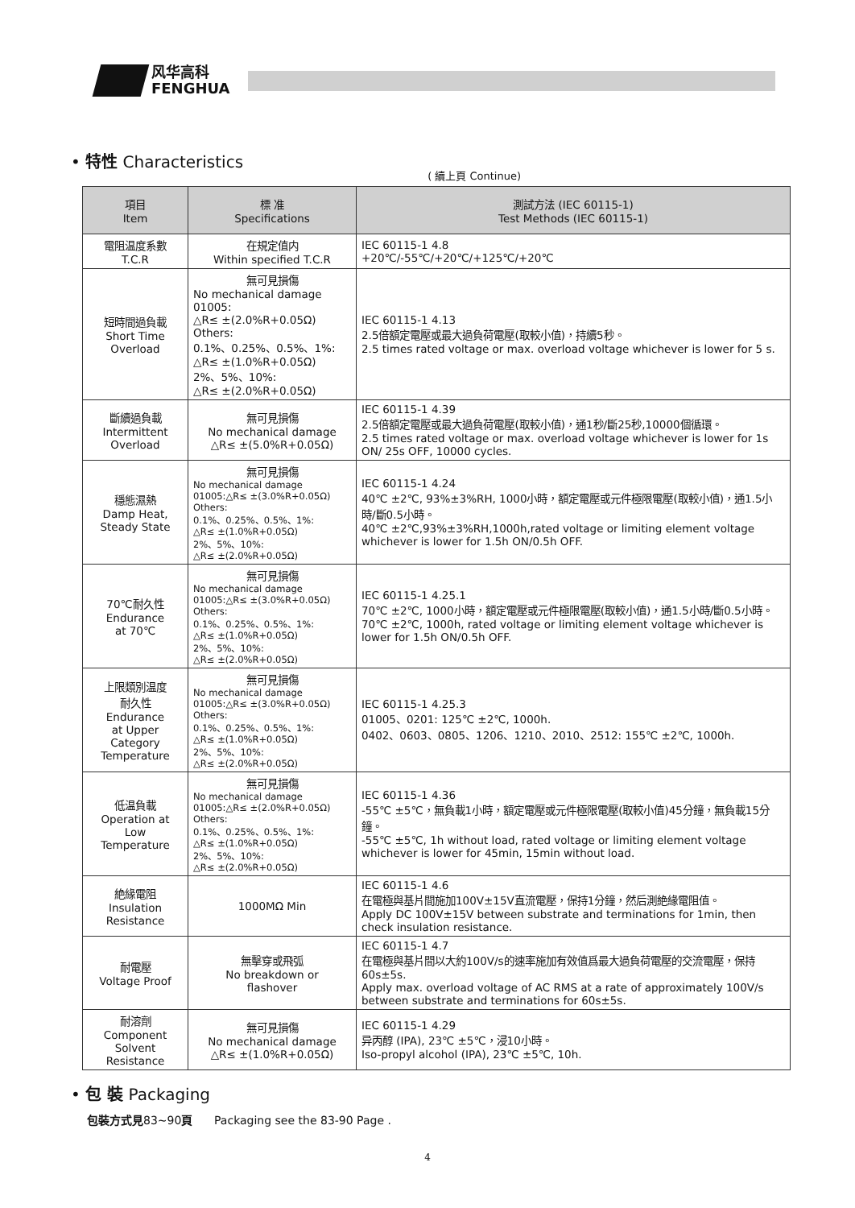风华高科
FENGHUA
• 特性 Characteristics
( 續上頁 Continue)
| 項目 Item | 標 准 Specifications | 測試方法 (IEC 60115-1) Test Methods (IEC 60115-1) |
| --- | --- | --- |
| 電阻温度系數 T.C.R | 在規定值内 Within specified T.C.R | IEC 60115-1 4.8 +20℃/-55℃/+20℃/+125℃/+20℃ |
| 短時間過負載 Short Time Overload | 無可見損傷 No mechanical damage 01005: △R≤ ±(2.0%R+0.05Ω) Others: 0.1%、0.25%、0.5%、1%: △R≤ ±(1.0%R+0.05Ω) 2%、5%、10%: △R≤ ±(2.0%R+0.05Ω) | IEC 60115-1 4.13 2.5倍額定電壓或最大過負荷電壓(取較小值)，持續5秒。 2.5 times rated voltage or max. overload voltage whichever is lower for 5 s. |
| 斷續過負載 Intermittent Overload | 無可見損傷 No mechanical damage △R≤ ±(5.0%R+0.05Ω) | IEC 60115-1 4.39 2.5倍額定電壓或最大過負荷電壓(取較小值)，通1秒/斷25秒,10000個循環。 2.5 times rated voltage or max. overload voltage whichever is lower for 1s ON/ 25s OFF, 10000 cycles. |
| 穩態濕熱 Damp Heat, Steady State | 無可見損傷 No mechanical damage 01005:△R≤ ±(3.0%R+0.05Ω) Others: 0.1%、0.25%、0.5%、1%: △R≤ ±(1.0%R+0.05Ω) 2%、5%、10%: △R≤ ±(2.0%R+0.05Ω) | IEC 60115-1 4.24 40℃ ±2℃, 93%±3%RH, 1000小時，額定電壓或元件極限電壓(取較小值)，通1.5小時/斷0.5小時。 40℃ ±2℃,93%±3%RH,1000h,rated voltage or limiting element voltage whichever is lower for 1.5h ON/0.5h OFF. |
| 70℃耐久性 Endurance at 70℃ | 無可見損傷 No mechanical damage 01005:△R≤ ±(3.0%R+0.05Ω) Others: 0.1%、0.25%、0.5%、1%: △R≤ ±(1.0%R+0.05Ω) 2%、5%、10%: △R≤ ±(2.0%R+0.05Ω) | IEC 60115-1 4.25.1 70℃ ±2℃, 1000小時，額定電壓或元件極限電壓(取較小值)，通1.5小時/斷0.5小時。 70℃ ±2℃, 1000h, rated voltage or limiting element voltage whichever is lower for 1.5h ON/0.5h OFF. |
| 上限類別温度 耐久性 Endurance at Upper Category Temperature | 無可見損傷 No mechanical damage 01005:△R≤ ±(3.0%R+0.05Ω) Others: 0.1%、0.25%、0.5%、1%: △R≤ ±(1.0%R+0.05Ω) 2%、5%、10%: △R≤ ±(2.0%R+0.05Ω) | IEC 60115-1 4.25.3 01005、0201: 125℃ ±2℃, 1000h. 0402、0603、0805、1206、1210、2010、2512: 155℃ ±2℃, 1000h. |
| 低温負載 Operation at Low Temperature | 無可見損傷 No mechanical damage 01005:△R≤ ±(2.0%R+0.05Ω) Others: 0.1%、0.25%、0.5%、1%: △R≤ ±(1.0%R+0.05Ω) 2%、5%、10%: △R≤ ±(2.0%R+0.05Ω) | IEC 60115-1 4.36 -55℃ ±5℃，無負載1小時，額定電壓或元件極限電壓(取較小值)45分鐘，無負載15分鐘。 -55℃ ±5℃, 1h without load, rated voltage or limiting element voltage whichever is lower for 45min, 15min without load. |
| 絶緣電阻 Insulation Resistance | 1000MΩ Min | IEC 60115-1 4.6 在電極與基片間施加100V±15V直流電壓，保持1分鐘，然后測絶緣電阻值。 Apply DC 100V±15V between substrate and terminations for 1min, then check insulation resistance. |
| 耐電壓 Voltage Proof | 無擊穿或飛弧 No breakdown or flashover | IEC 60115-1 4.7 在電極與基片間以大約100V/s的速率施加有效值爲最大過負荷電壓的交流電壓，保持60s±5s. Apply max. overload voltage of AC RMS at a rate of approximately 100V/s between substrate and terminations for 60s±5s. |
| 耐溶劑 Component Solvent Resistance | 無可見損傷 No mechanical damage △R≤ ±(1.0%R+0.05Ω) | IEC 60115-1 4.29 异丙醇 (IPA), 23℃ ±5℃，浸10小時。 Iso-propyl alcohol (IPA), 23℃ ±5℃, 10h. |
• 包 裝 Packaging
包裝方式見83~90頁 Packaging see the 83-90 Page .
4